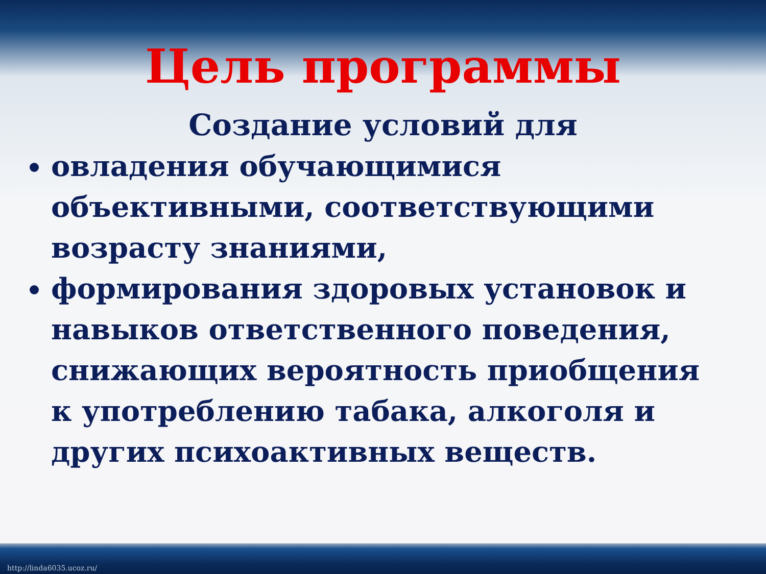Цель программы
Создание условий для
овладения обучающимися объективными, соответствующими возрасту знаниями,
формирования здоровых установок и навыков ответственного поведения, снижающих вероятность приобщения к употреблению табака, алкоголя и других психоактивных веществ.
http://linda6035.ucoz.ru/